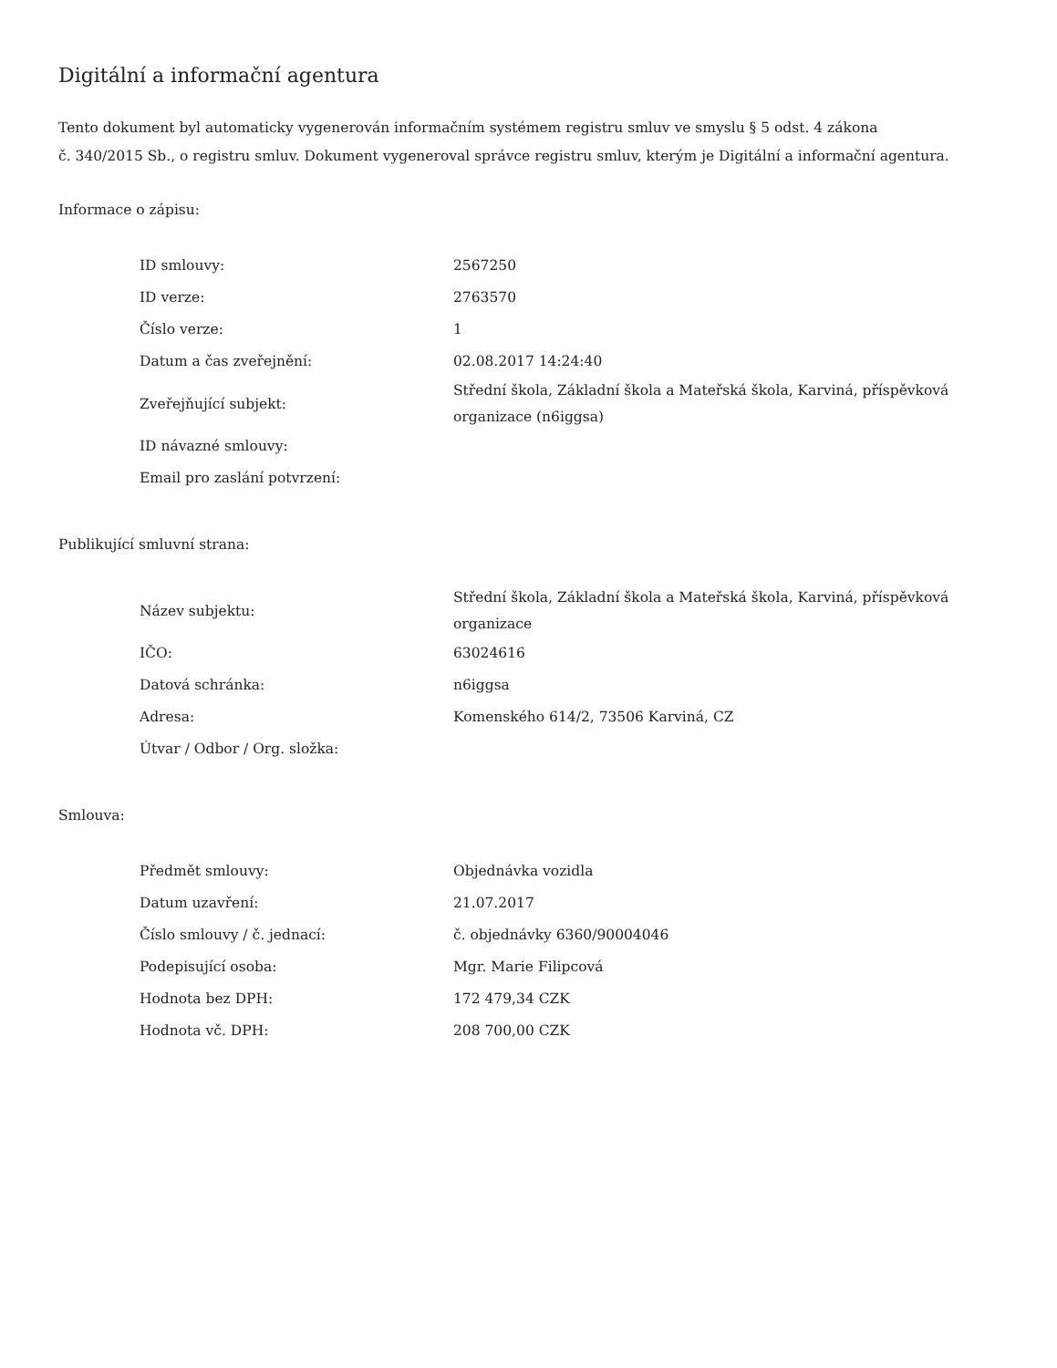Digitální a informační agentura
Tento dokument byl automaticky vygenerován informačním systémem registru smluv ve smyslu § 5 odst. 4 zákona
č. 340/2015 Sb., o registru smluv. Dokument vygeneroval správce registru smluv, kterým je Digitální a informační agentura.
Informace o zápisu:
| ID smlouvy: | 2567250 |
| ID verze: | 2763570 |
| Číslo verze: | 1 |
| Datum a čas zveřejnění: | 02.08.2017 14:24:40 |
| Zveřejňující subjekt: | Střední škola, Základní škola a Mateřská škola, Karviná, příspěvková organizace (n6iggsa) |
| ID návazné smlouvy: | |
| Email pro zaslání potvrzení: | |
Publikující smluvní strana:
| Název subjektu: | Střední škola, Základní škola a Mateřská škola, Karviná, příspěvková organizace |
| IČO: | 63024616 |
| Datová schránka: | n6iggsa |
| Adresa: | Komenského 614/2, 73506 Karviná, CZ |
| Útvar / Odbor / Org. složka: | |
Smlouva:
| Předmět smlouvy: | Objednávka vozidla |
| Datum uzavření: | 21.07.2017 |
| Číslo smlouvy / č. jednací: | č. objednávky 6360/90004046 |
| Podepisující osoba: | Mgr. Marie Filipcová |
| Hodnota bez DPH: | 172 479,34 CZK |
| Hodnota vč. DPH: | 208 700,00 CZK |